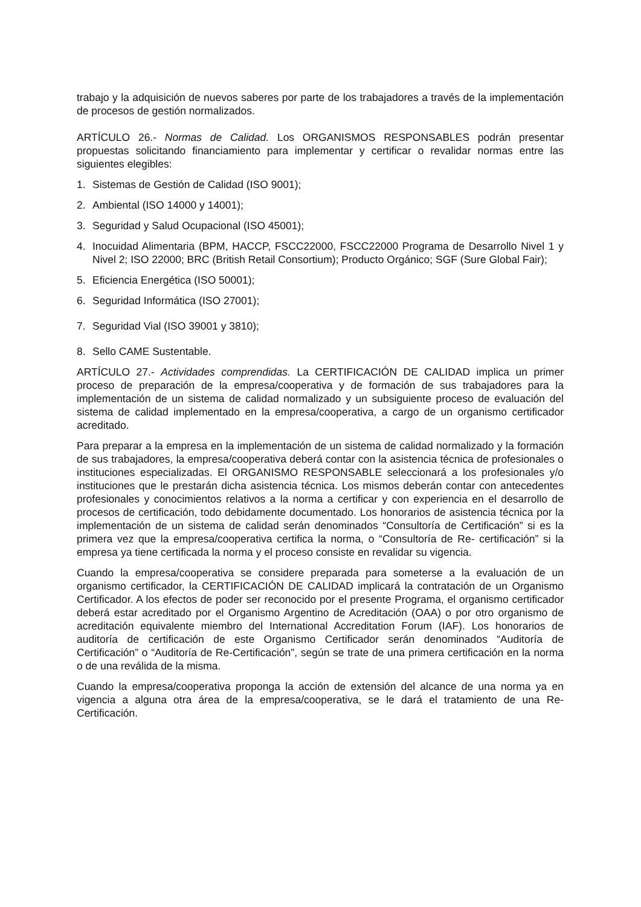trabajo y la adquisición de nuevos saberes por parte de los trabajadores a través de la implementación de procesos de gestión normalizados.
ARTÍCULO 26.- Normas de Calidad. Los ORGANISMOS RESPONSABLES podrán presentar propuestas solicitando financiamiento para implementar y certificar o revalidar normas entre las siguientes elegibles:
1. Sistemas de Gestión de Calidad (ISO 9001);
2. Ambiental (ISO 14000 y 14001);
3. Seguridad y Salud Ocupacional (ISO 45001);
4. Inocuidad Alimentaria (BPM, HACCP, FSCC22000, FSCC22000 Programa de Desarrollo Nivel 1 y Nivel 2; ISO 22000; BRC (British Retail Consortium); Producto Orgánico; SGF (Sure Global Fair);
5. Eficiencia Energética (ISO 50001);
6. Seguridad Informática (ISO 27001);
7. Seguridad Vial (ISO 39001 y 3810);
8. Sello CAME Sustentable.
ARTÍCULO 27.- Actividades comprendidas. La CERTIFICACIÓN DE CALIDAD implica un primer proceso de preparación de la empresa/cooperativa y de formación de sus trabajadores para la implementación de un sistema de calidad normalizado y un subsiguiente proceso de evaluación del sistema de calidad implementado en la empresa/cooperativa, a cargo de un organismo certificador acreditado.
Para preparar a la empresa en la implementación de un sistema de calidad normalizado y la formación de sus trabajadores, la empresa/cooperativa deberá contar con la asistencia técnica de profesionales o instituciones especializadas. El ORGANISMO RESPONSABLE seleccionará a los profesionales y/o instituciones que le prestarán dicha asistencia técnica. Los mismos deberán contar con antecedentes profesionales y conocimientos relativos a la norma a certificar y con experiencia en el desarrollo de procesos de certificación, todo debidamente documentado. Los honorarios de asistencia técnica por la implementación de un sistema de calidad serán denominados “Consultoría de Certificación” si es la primera vez que la empresa/cooperativa certifica la norma, o “Consultoría de Re- certificación” si la empresa ya tiene certificada la norma y el proceso consiste en revalidar su vigencia.
Cuando la empresa/cooperativa se considere preparada para someterse a la evaluación de un organismo certificador, la CERTIFICACIÓN DE CALIDAD implicará la contratación de un Organismo Certificador. A los efectos de poder ser reconocido por el presente Programa, el organismo certificador deberá estar acreditado por el Organismo Argentino de Acreditación (OAA) o por otro organismo de acreditación equivalente miembro del International Accreditation Forum (IAF). Los honorarios de auditoría de certificación de este Organismo Certificador serán denominados “Auditoría de Certificación” o “Auditoría de Re-Certificación”, según se trate de una primera certificación en la norma o de una reválida de la misma.
Cuando la empresa/cooperativa proponga la acción de extensión del alcance de una norma ya en vigencia a alguna otra área de la empresa/cooperativa, se le dará el tratamiento de una Re-Certificación.